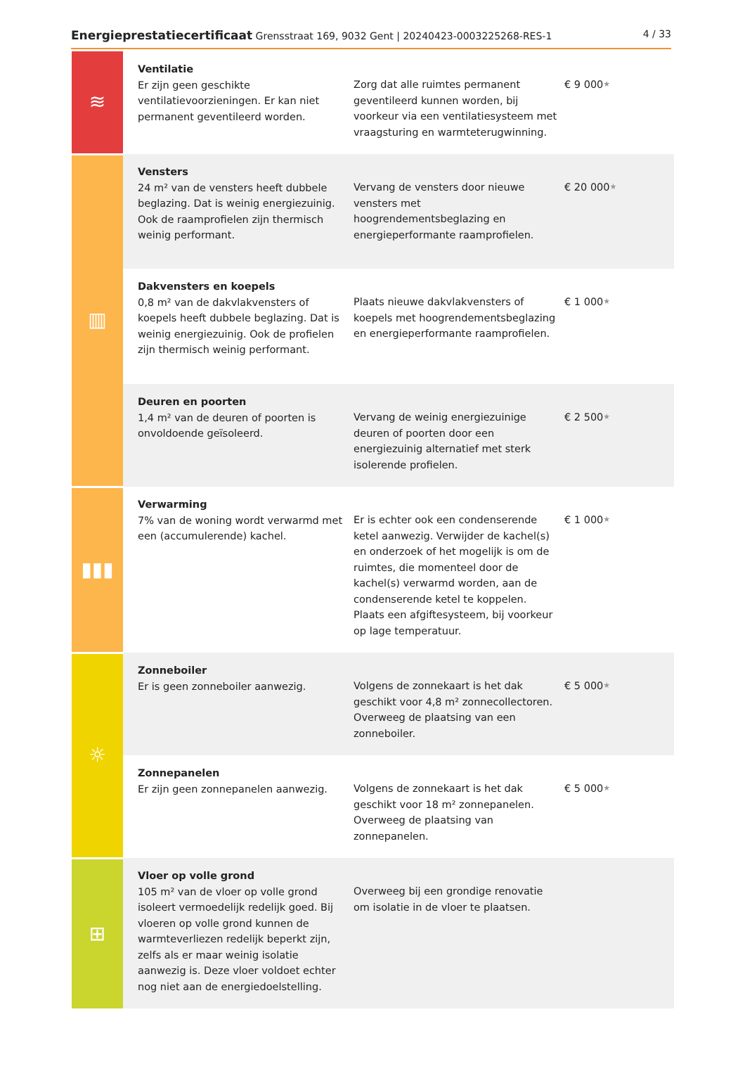Energieprestatiecertificaat Grensstraat 169, 9032 Gent | 20240423-0003225268-RES-1 4 / 33
| ≋ | Ventilatie Er zijn geen geschikte ventilatievoorzieningen. Er kan niet permanent geventileerd worden. | Zorg dat alle ruimtes permanent geventileerd kunnen worden, bij voorkeur via een ventilatiesysteem met vraagsturing en warmteterugwinning. | € 9 000 ★ |
| ▥ | Vensters 24 m² van de vensters heeft dubbele beglazing. Dat is weinig energiezuinig. Ook de raamprofielen zijn thermisch weinig performant. | Vervang de vensters door nieuwe vensters met hoogrendementsbeglazing en energieperformante raamprofielen. | € 20 000 ★ |
| | Dakvensters en koepels 0,8 m² van de dakvlakvensters of koepels heeft dubbele beglazing. Dat is weinig energiezuinig. Ook de profielen zijn thermisch weinig performant. | Plaats nieuwe dakvlakvensters of koepels met hoogrendementsbeglazing en energieperformante raamprofielen. | € 1 000 ★ |
| | Deuren en poorten 1,4 m² van de deuren of poorten is onvoldoende geïsoleerd. | Vervang de weinig energiezuinige deuren of poorten door een energiezuinig alternatief met sterk isolerende profielen. | € 2 500 ★ |
| ▮▮▮ | Verwarming 7% van de woning wordt verwarmd met een (accumulerende) kachel. | Er is echter ook een condenserende ketel aanwezig. Verwijder de kachel(s) en onderzoek of het mogelijk is om de ruimtes, die momenteel door de kachel(s) verwarmd worden, aan de condenserende ketel te koppelen. Plaats een afgiftesysteem, bij voorkeur op lage temperatuur. | € 1 000 ★ |
| ☼ | Zonneboiler Er is geen zonneboiler aanwezig. | Volgens de zonnekaart is het dak geschikt voor 4,8 m² zonnecollectoren. Overweeg de plaatsing van een zonneboiler. | € 5 000 ★ |
| | Zonnepanelen Er zijn geen zonnepanelen aanwezig. | Volgens de zonnekaart is het dak geschikt voor 18 m² zonnepanelen. Overweeg de plaatsing van zonnepanelen. | € 5 000 ★ |
| ⊞ | Vloer op volle grond 105 m² van de vloer op volle grond isoleert vermoedelijk redelijk goed. Bij vloeren op volle grond kunnen de warmteverliezen redelijk beperkt zijn, zelfs als er maar weinig isolatie aanwezig is. Deze vloer voldoet echter nog niet aan de energiedoelstelling. | Overweeg bij een grondige renovatie om isolatie in de vloer te plaatsen. | |